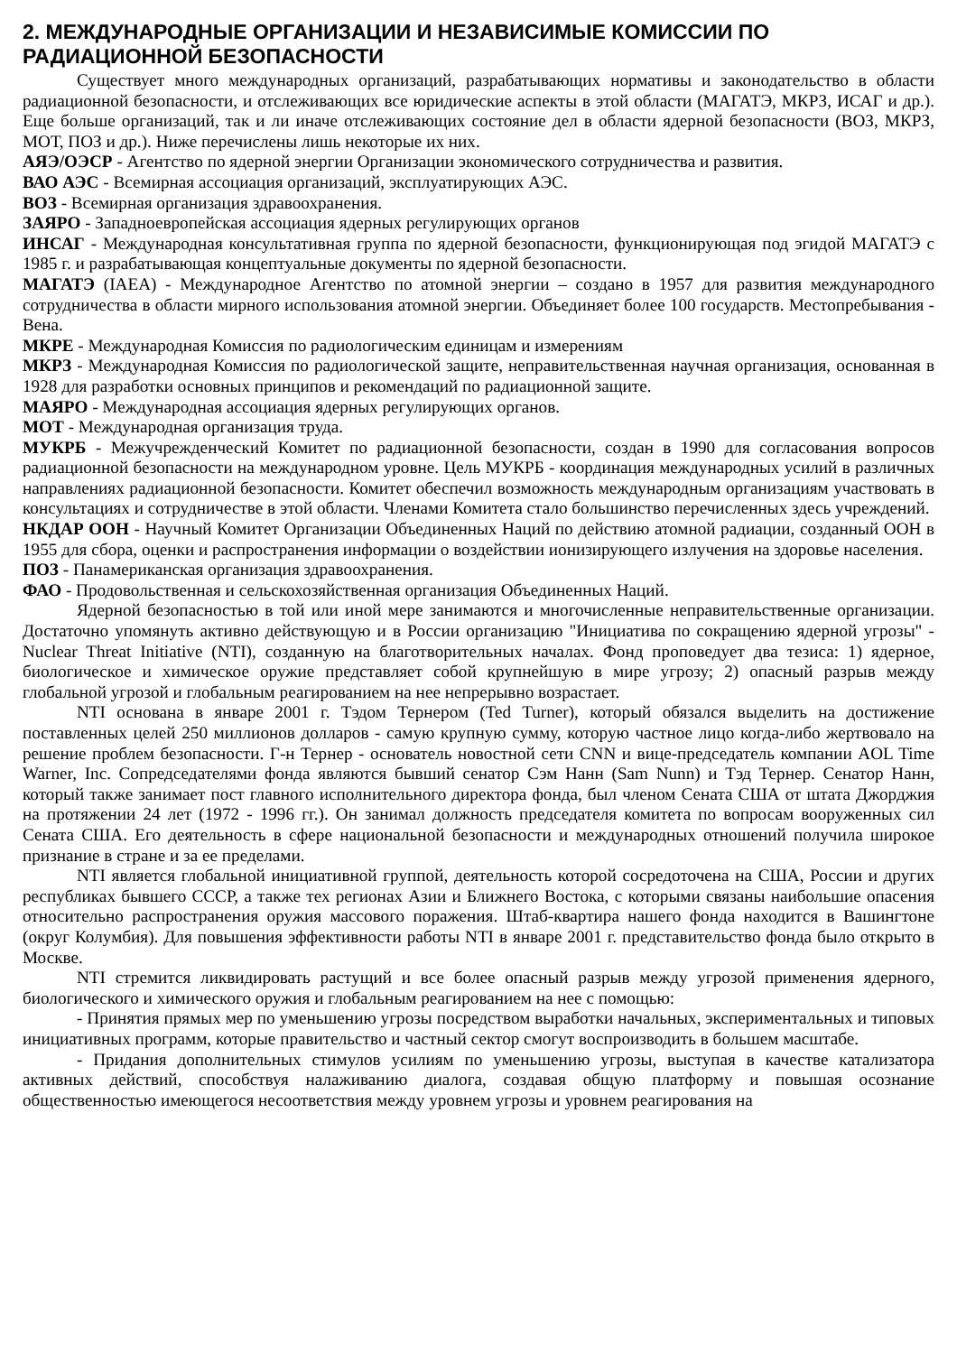2. МЕЖДУНАРОДНЫЕ ОРГАНИЗАЦИИ И НЕЗАВИСИМЫЕ КОМИССИИ ПО РАДИАЦИОННОЙ БЕЗОПАСНОСТИ
Существует много международных организаций, разрабатывающих нормативы и законодательство в области радиационной безопасности, и отслеживающих все юридические аспекты в этой области (МАГАТЭ, МКРЗ, ИСАГ и др.). Еще больше организаций, так и ли иначе отслеживающих состояние дел в области ядерной безопасности (ВОЗ, МКРЗ, МОТ, ПОЗ и др.). Ниже перечислены лишь некоторые их них.
АЯЭ/ОЭСР - Агентство по ядерной энергии Организации экономического сотрудничества и развития.
ВАО АЭС - Всемирная ассоциация организаций, эксплуатирующих АЭС.
ВОЗ - Всемирная организация здравоохранения.
ЗАЯРО - Западноевропейская ассоциация ядерных регулирующих органов
ИНСАГ - Международная консультативная группа по ядерной безопасности, функционирующая под эгидой МАГАТЭ с 1985 г. и разрабатывающая концептуальные документы по ядерной безопасности.
МАГАТЭ (IAEA) - Международное Агентство по атомной энергии – создано в 1957 для развития международного сотрудничества в области мирного использования атомной энергии. Объединяет более 100 государств. Местопребывания - Вена.
МКРЕ - Международная Комиссия по радиологическим единицам и измерениям
МКРЗ - Международная Комиссия по радиологической защите, неправительственная научная организация, основанная в 1928 для разработки основных принципов и рекомендаций по радиационной защите.
МАЯРО - Международная ассоциация ядерных регулирующих органов.
МОТ - Международная организация труда.
МУКРБ - Межучрежденческий Комитет по радиационной безопасности, создан в 1990 для согласования вопросов радиационной безопасности на международном уровне. Цель МУКРБ - координация международных усилий в различных направлениях радиационной безопасности. Комитет обеспечил возможность международным организациям участвовать в консультациях и сотрудничестве в этой области. Членами Комитета стало большинство перечисленных здесь учреждений.
НКДАР ООН - Научный Комитет Организации Объединенных Наций по действию атомной радиации, созданный ООН в 1955 для сбора, оценки и распространения информации о воздействии ионизирующего излучения на здоровье населения.
ПОЗ - Панамериканская организация здравоохранения.
ФАО - Продовольственная и сельскохозяйственная организация Объединенных Наций.
Ядерной безопасностью в той или иной мере занимаются и многочисленные неправительственные организации. Достаточно упомянуть активно действующую и в России организацию "Инициатива по сокращению ядерной угрозы" - Nuclear Threat Initiative (NTI), созданную на благотворительных началах. Фонд проповедует два тезиса: 1) ядерное, биологическое и химическое оружие представляет собой крупнейшую в мире угрозу; 2) опасный разрыв между глобальной угрозой и глобальным реагированием на нее непрерывно возрастает.
NTI основана в январе 2001 г. Тэдом Тернером (Ted Turner), который обязался выделить на достижение поставленных целей 250 миллионов долларов - самую крупную сумму, которую частное лицо когда-либо жертвовало на решение проблем безопасности. Г-н Тернер - основатель новостной сети CNN и вице-председатель компании AOL Time Warner, Inc. Сопредседателями фонда являются бывший сенатор Сэм Нанн (Sam Nunn) и Тэд Тернер. Сенатор Нанн, который также занимает пост главного исполнительного директора фонда, был членом Сената США от штата Джорджия на протяжении 24 лет (1972 - 1996 гг.). Он занимал должность председателя комитета по вопросам вооруженных сил Сената США. Его деятельность в сфере национальной безопасности и международных отношений получила широкое признание в стране и за ее пределами.
NTI является глобальной инициативной группой, деятельность которой сосредоточена на США, России и других республиках бывшего СССР, а также тех регионах Азии и Ближнего Востока, с которыми связаны наибольшие опасения относительно распространения оружия массового поражения. Штаб-квартира нашего фонда находится в Вашингтоне (округ Колумбия). Для повышения эффективности работы NTI в январе 2001 г. представительство фонда было открыто в Москве.
NTI стремится ликвидировать растущий и все более опасный разрыв между угрозой применения ядерного, биологического и химического оружия и глобальным реагированием на нее с помощью:
- Принятия прямых мер по уменьшению угрозы посредством выработки начальных, экспериментальных и типовых инициативных программ, которые правительство и частный сектор смогут воспроизводить в большем масштабе.
- Придания дополнительных стимулов усилиям по уменьшению угрозы, выступая в качестве катализатора активных действий, способствуя налаживанию диалога, создавая общую платформу и повышая осознание общественностью имеющегося несоответствия между уровнем угрозы и уровнем реагирования на